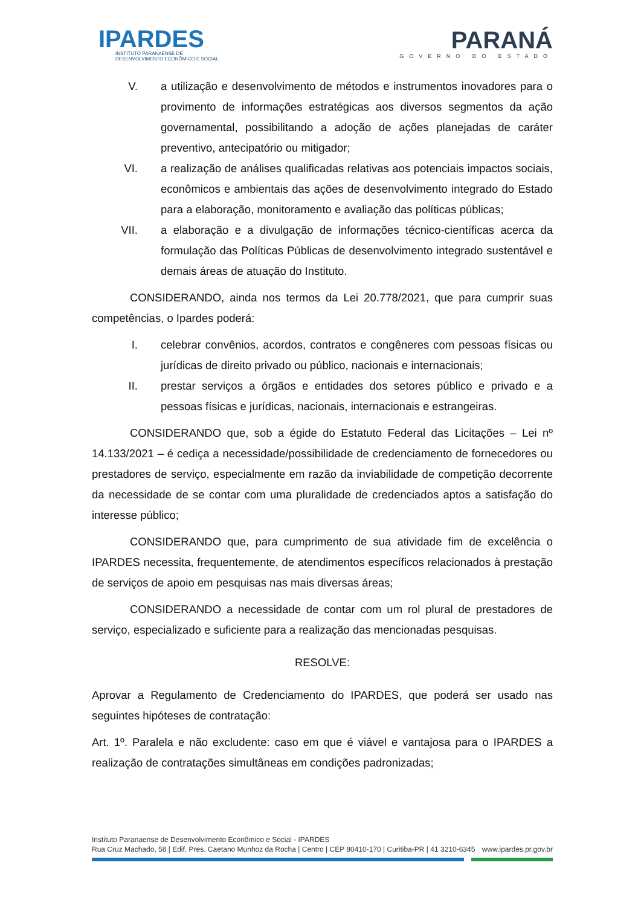IPARDES
INSTITUTO PARANAENSE DE
DESENVOLVIMENTO ECONÔMICO E SOCIAL
PARANÁ
GOVERNO DO ESTADO
V. a utilização e desenvolvimento de métodos e instrumentos inovadores para o provimento de informações estratégicas aos diversos segmentos da ação governamental, possibilitando a adoção de ações planejadas de caráter preventivo, antecipatório ou mitigador;
VI. a realização de análises qualificadas relativas aos potenciais impactos sociais, econômicos e ambientais das ações de desenvolvimento integrado do Estado para a elaboração, monitoramento e avaliação das políticas públicas;
VII. a elaboração e a divulgação de informações técnico-científicas acerca da formulação das Políticas Públicas de desenvolvimento integrado sustentável e demais áreas de atuação do Instituto.
CONSIDERANDO, ainda nos termos da Lei 20.778/2021, que para cumprir suas competências, o Ipardes poderá:
I. celebrar convênios, acordos, contratos e congêneres com pessoas físicas ou jurídicas de direito privado ou público, nacionais e internacionais;
II. prestar serviços a órgãos e entidades dos setores público e privado e a pessoas físicas e jurídicas, nacionais, internacionais e estrangeiras.
CONSIDERANDO que, sob a égide do Estatuto Federal das Licitações – Lei nº 14.133/2021 – é cediça a necessidade/possibilidade de credenciamento de fornecedores ou prestadores de serviço, especialmente em razão da inviabilidade de competição decorrente da necessidade de se contar com uma pluralidade de credenciados aptos a satisfação do interesse público;
CONSIDERANDO que, para cumprimento de sua atividade fim de excelência o IPARDES necessita, frequentemente, de atendimentos específicos relacionados à prestação de serviços de apoio em pesquisas nas mais diversas áreas;
CONSIDERANDO a necessidade de contar com um rol plural de prestadores de serviço, especializado e suficiente para a realização das mencionadas pesquisas.
RESOLVE:
Aprovar a Regulamento de Credenciamento do IPARDES, que poderá ser usado nas seguintes hipóteses de contratação:
Art. 1º. Paralela e não excludente: caso em que é viável e vantajosa para o IPARDES a realização de contratações simultâneas em condições padronizadas;
Instituto Paranaense de Desenvolvimento Econômico e Social - IPARDES
Rua Cruz Machado, 58 | Edif. Pres. Caetano Munhoz da Rocha | Centro | CEP 80410-170 | Curitiba-PR | 41 3210-6345 www.ipardes.pr.gov.br